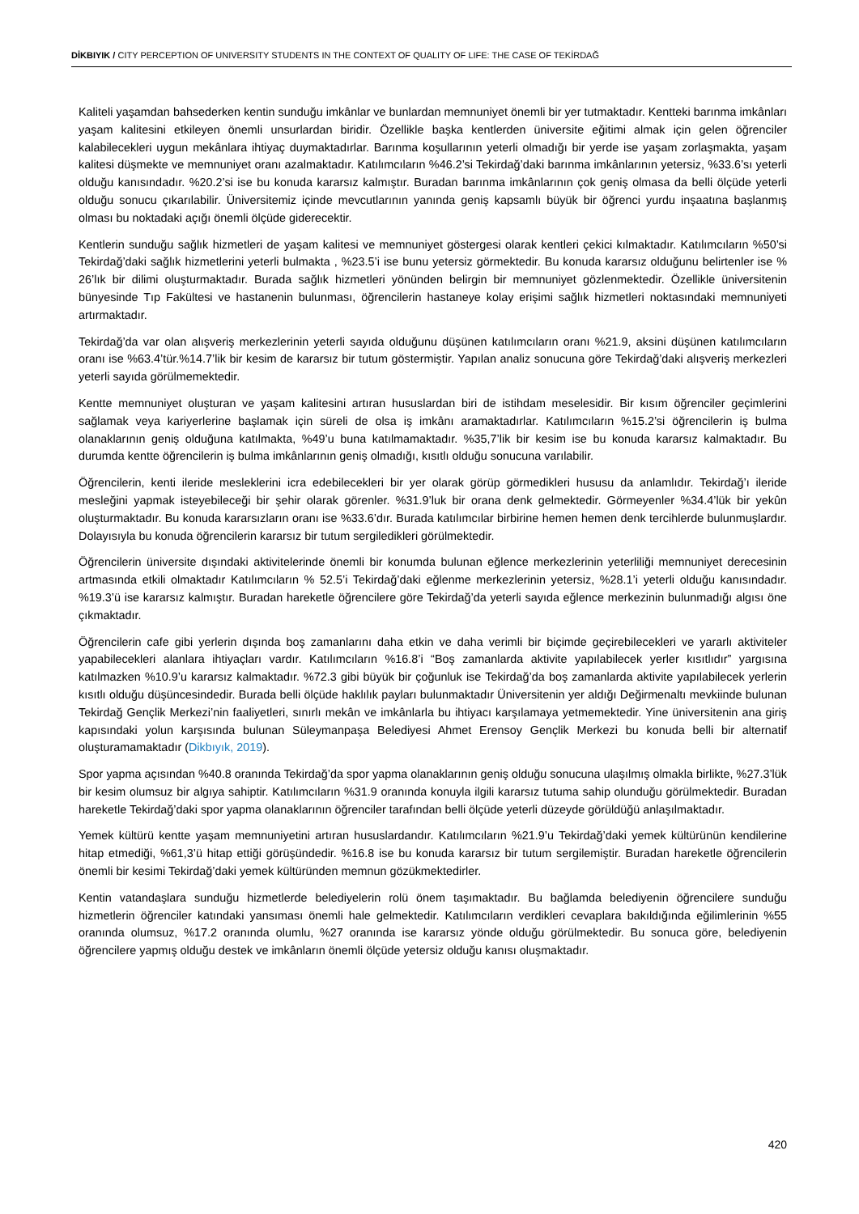DİKBIYIK / CITY PERCEPTION OF UNIVERSITY STUDENTS IN THE CONTEXT OF QUALITY OF LIFE: THE CASE OF TEKİRDAĞ
Kaliteli yaşamdan bahsederken kentin sunduğu imkânlar ve bunlardan memnuniyet önemli bir yer tutmaktadır. Kentteki barınma imkânları yaşam kalitesini etkileyen önemli unsurlardan biridir. Özellikle başka kentlerden üniversite eğitimi almak için gelen öğrenciler kalabilecekleri uygun mekânlara ihtiyaç duymaktadırlar. Barınma koşullarının yeterli olmadığı bir yerde ise yaşam zorlaşmakta, yaşam kalitesi düşmekte ve memnuniyet oranı azalmaktadır. Katılımcıların %46.2’si Tekirdağ’daki barınma imkânlarının yetersiz, %33.6’sı yeterli olduğu kanısındadır. %20.2’si ise bu konuda kararsız kalmıştır. Buradan barınma imkânlarının çok geniş olmasa da belli ölçüde yeterli olduğu sonucu çıkarılabilir. Üniversitemiz içinde mevcutlarının yanında geniş kapsamlı büyük bir öğrenci yurdu inşaatına başlanmış olması bu noktadaki açığı önemli ölçüde giderecektir.
Kentlerin sunduğu sağlık hizmetleri de yaşam kalitesi ve memnuniyet göstergesi olarak kentleri çekici kılmaktadır. Katılımcıların %50’si Tekirdağ’daki sağlık hizmetlerini yeterli bulmakta , %23.5’i ise bunu yetersiz görmektedir. Bu konuda kararsız olduğunu belirtenler ise % 26’lık bir dilimi oluşturmaktadır. Burada sağlık hizmetleri yönünden belirgin bir memnuniyet gözlenmektedir. Özellikle üniversitenin bünyesinde Tıp Fakültesi ve hastanenin bulunması, öğrencilerin hastaneye kolay erişimi sağlık hizmetleri noktasındaki memnuniyeti artırmaktadır.
Tekirdağ’da var olan alışveriş merkezlerinin yeterli sayıda olduğunu düşünen katılımcıların oranı %21.9, aksini düşünen katılımcıların oranı ise %63.4’tür.%14.7’lik bir kesim de kararsız bir tutum göstermiştir. Yapılan analiz sonucuna göre Tekirdağ’daki alışveriş merkezleri yeterli sayıda görülmemektedir.
Kentte memnuniyet oluşturan ve yaşam kalitesini artıran hususlardan biri de istihdam meselesidir. Bir kısım öğrenciler geçimlerini sağlamak veya kariyerlerine başlamak için süreli de olsa iş imkânı aramaktadırlar. Katılımcıların %15.2’si öğrencilerin iş bulma olanaklarının geniş olduğuna katılmakta, %49’u buna katılmamaktadır. %35,7’lik bir kesim ise bu konuda kararsız kalmaktadır. Bu durumda kentte öğrencilerin iş bulma imkânlarının geniş olmadığı, kısıtlı olduğu sonucuna varılabilir.
Öğrencilerin, kenti ileride mesleklerini icra edebilecekleri bir yer olarak görüp görmedikleri hususu da anlamlıdır. Tekirdağ’ı ileride mesleğini yapmak isteyebileceği bir şehir olarak görenler. %31.9’luk bir orana denk gelmektedir. Görmeyenler %34.4’lük bir yekûn oluşturmaktadır. Bu konuda kararsızların oranı ise %33.6’dır. Burada katılımcılar birbirine hemen hemen denk tercihlerde bulunmuşlardır. Dolayısıyla bu konuda öğrencilerin kararsız bir tutum sergiledikleri görülmektedir.
Öğrencilerin üniversite dışındaki aktivitelerinde önemli bir konumda bulunan eğlence merkezlerinin yeterliliği memnuniyet derecesinin artmasında etkili olmaktadır Katılımcıların % 52.5’i Tekirdağ’daki eğlenme merkezlerinin yetersiz, %28.1’i yeterli olduğu kanısındadır. %19.3’ü ise kararsız kalmıştır. Buradan hareketle öğrencilere göre Tekirdağ’da yeterli sayıda eğlence merkezinin bulunmadığı algısı öne çıkmaktadır.
Öğrencilerin cafe gibi yerlerin dışında boş zamanlarını daha etkin ve daha verimli bir biçimde geçirebilecekleri ve yararlı aktiviteler yapabilecekleri alanlara ihtiyaçları vardır. Katılımcıların %16.8’i “Boş zamanlarda aktivite yapılabilecek yerler kısıtlıdır” yargısına katılmazken %10.9’u kararsız kalmaktadır. %72.3 gibi büyük bir çoğunluk ise Tekirdağ’da boş zamanlarda aktivite yapılabilecek yerlerin kısıtlı olduğu düşüncesindedir. Burada belli ölçüde haklılık payları bulunmaktadır Üniversitenin yer aldığı Değirmenaltı mevkiinde bulunan Tekirdağ Gençlik Merkezi’nin faaliyetleri, sınırlı mekân ve imkânlarla bu ihtiyacı karşılamaya yetmemektedir. Yine üniversitenin ana giriş kapısındaki yolun karşısında bulunan Süleymanpaşa Belediyesi Ahmet Erensoy Gençlik Merkezi bu konuda belli bir alternatif oluşturamamaktadır (Dikbıyık, 2019).
Spor yapma açısından %40.8 oranında Tekirdağ’da spor yapma olanaklarının geniş olduğu sonucuna ulaşılmış olmakla birlikte, %27.3’lük bir kesim olumsuz bir algıya sahiptir. Katılımcıların %31.9 oranında konuyla ilgili kararsız tutuma sahip olunduğu görülmektedir. Buradan hareketle Tekirdağ’daki spor yapma olanaklarının öğrenciler tarafından belli ölçüde yeterli düzeyde görüldüğü anlaşılmaktadır.
Yemek kültürü kentte yaşam memnuniyetini artıran hususlardandır. Katılımcıların %21.9’u Tekirdağ’daki yemek kültürünün kendilerine hitap etmediği, %61,3’ü hitap ettiği görüşündedir. %16.8 ise bu konuda kararsız bir tutum sergilemiştir. Buradan hareketle öğrencilerin önemli bir kesimi Tekirdağ’daki yemek kültüründen memnun gözükmektedirler.
Kentin vatandaşlara sunduğu hizmetlerde belediyelerin rolü önem taşımaktadır. Bu bağlamda belediyenin öğrencilere sunduğu hizmetlerin öğrenciler katındaki yansıması önemli hale gelmektedir. Katılımcıların verdikleri cevaplara bakıldığında eğilimlerinin %55 oranında olumsuz, %17.2 oranında olumlu, %27 oranında ise kararsız yönde olduğu görülmektedir. Bu sonuca göre, belediyenin öğrencilere yapmış olduğu destek ve imkânların önemli ölçüde yetersiz olduğu kanısı oluşmaktadır.
420